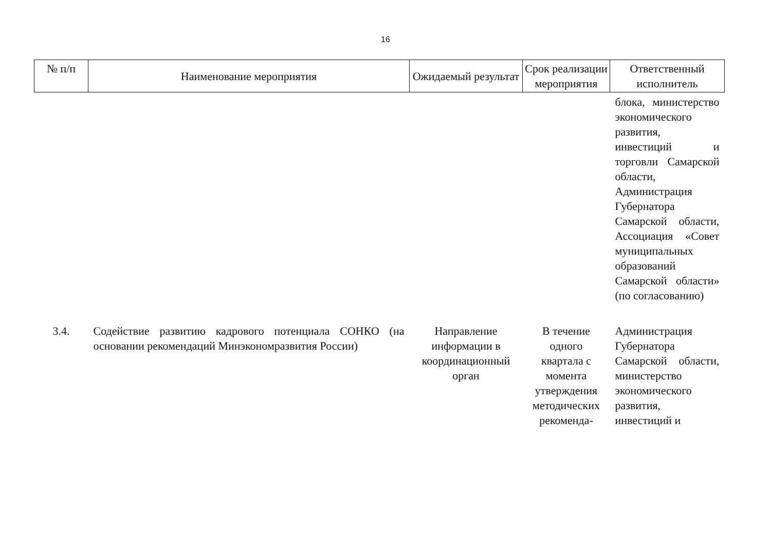16
| № п/п | Наименование мероприятия | Ожидаемый результат | Срок реализации мероприятия | Ответственный исполнитель |
| --- | --- | --- | --- | --- |
| | | | | блока, министерство экономического развития, инвестиций и торговли Самарской области, Администрация Губернатора Самарской области, Ассоциация «Совет муниципальных образований Самарской области» (по согласованию) |
| 3.4. | Содействие развитию кадрового потенциала СОНКО (на основании рекомендаций Минэкономразвития России) | Направление информации в координационный орган | В течение одного квартала с момента утверждения методических рекоменда- | Администрация Губернатора Самарской области, министерство экономического развития, инвестиций и |